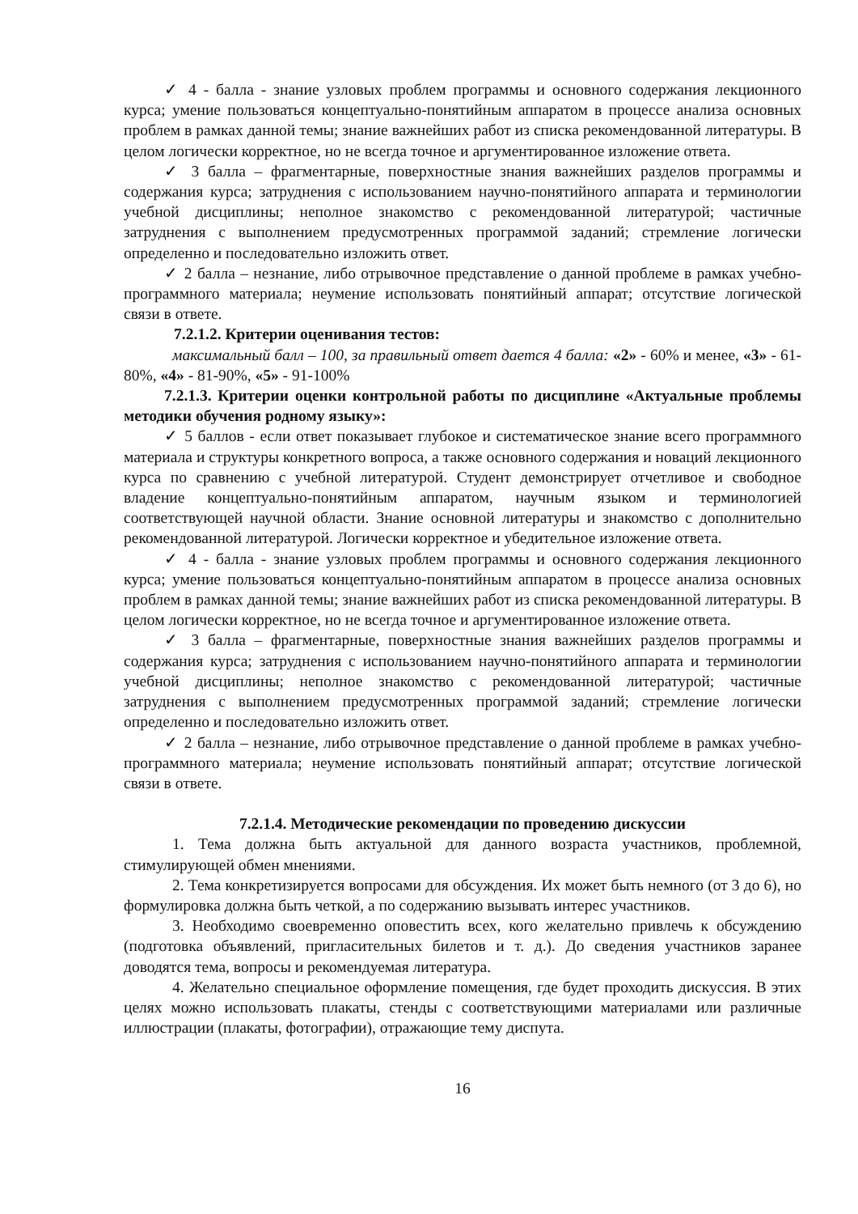✓ 4 - балла - знание узловых проблем программы и основного содержания лекционного курса; умение пользоваться концептуально-понятийным аппаратом в процессе анализа основных проблем в рамках данной темы; знание важнейших работ из списка рекомендованной литературы. В целом логически корректное, но не всегда точное и аргументированное изложение ответа.
✓ 3 балла – фрагментарные, поверхностные знания важнейших разделов программы и содержания курса; затруднения с использованием научно-понятийного аппарата и терминологии учебной дисциплины; неполное знакомство с рекомендованной литературой; частичные затруднения с выполнением предусмотренных программой заданий; стремление логически определенно и последовательно изложить ответ.
✓ 2 балла – незнание, либо отрывочное представление о данной проблеме в рамках учебно-программного материала; неумение использовать понятийный аппарат; отсутствие логической связи в ответе.
7.2.1.2. Критерии оценивания тестов:
максимальный балл – 100, за правильный ответ дается 4 балла: «2» - 60% и менее, «3» - 61-80%, «4» - 81-90%, «5» - 91-100%
7.2.1.3. Критерии оценки контрольной работы по дисциплине «Актуальные проблемы методики обучения родному языку»:
✓ 5 баллов - если ответ показывает глубокое и систематическое знание всего программного материала и структуры конкретного вопроса, а также основного содержания и новаций лекционного курса по сравнению с учебной литературой. Студент демонстрирует отчетливое и свободное владение концептуально-понятийным аппаратом, научным языком и терминологией соответствующей научной области. Знание основной литературы и знакомство с дополнительно рекомендованной литературой. Логически корректное и убедительное изложение ответа.
✓ 4 - балла - знание узловых проблем программы и основного содержания лекционного курса; умение пользоваться концептуально-понятийным аппаратом в процессе анализа основных проблем в рамках данной темы; знание важнейших работ из списка рекомендованной литературы. В целом логически корректное, но не всегда точное и аргументированное изложение ответа.
✓ 3 балла – фрагментарные, поверхностные знания важнейших разделов программы и содержания курса; затруднения с использованием научно-понятийного аппарата и терминологии учебной дисциплины; неполное знакомство с рекомендованной литературой; частичные затруднения с выполнением предусмотренных программой заданий; стремление логически определенно и последовательно изложить ответ.
✓ 2 балла – незнание, либо отрывочное представление о данной проблеме в рамках учебно-программного материала; неумение использовать понятийный аппарат; отсутствие логической связи в ответе.
7.2.1.4. Методические рекомендации по проведению дискуссии
1. Тема должна быть актуальной для данного возраста участников, проблемной, стимулирующей обмен мнениями.
2. Тема конкретизируется вопросами для обсуждения. Их может быть немного (от 3 до 6), но формулировка должна быть четкой, а по содержанию вызывать интерес участников.
3. Необходимо своевременно оповестить всех, кого желательно привлечь к обсуждению (подготовка объявлений, пригласительных билетов и т. д.). До сведения участников заранее доводятся тема, вопросы и рекомендуемая литература.
4. Желательно специальное оформление помещения, где будет проходить дискуссия. В этих целях можно использовать плакаты, стенды с соответствующими материалами или различные иллюстрации (плакаты, фотографии), отражающие тему диспута.
16